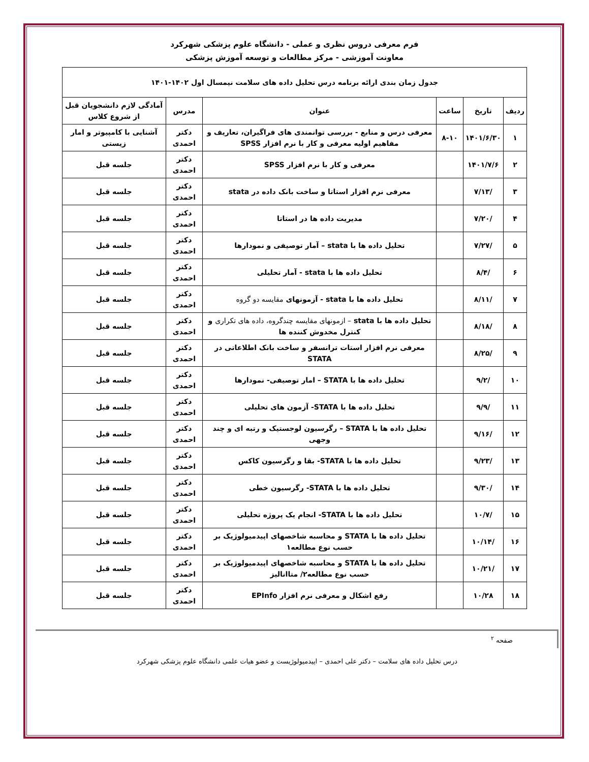فرم معرفی دروس نظری و عملی - دانشگاه علوم پزشکی شهرکرد
معاونت آموزشی - مرکز مطالعات و توسعه آموزش پزشکی
| جدول زمان بندی ارائه برنامه درس تحلیل داده های سلامت نیمسال اول ۱۴۰۲-۱۴۰۱ | | | | | |
| ردیف | تاریخ | ساعت | عنوان | مدرس | آمادگی لازم دانشجویان قبل از شروع کلاس |
| ۱ | ۱۴۰۱/۶/۳۰ | ۸-۱۰ | معرفی درس و منابع - بررسی توانمندی های فراگیران، تعاریف و مفاهیم اولیه معرفی و کار با نرم افزار SPSS | دکتر احمدی | آشنایی با کامپیوتر و امار زیستی |
| ۲ | ۱۴۰۱/۷/۶ | | معرفی و کار با نرم افزار SPSS | دکتر احمدی | جلسه قبل |
| ۳ | /۷/۱۳ | | معرفی نرم افزار استاتا و ساخت بانک داده در stata | دکتر احمدی | جلسه قبل |
| ۴ | /۷/۲۰ | | مدیریت داده ها در استاتا | دکتر احمدی | جلسه قبل |
| ۵ | /۷/۲۷ | | تحلیل داده ها با stata – آمار توصیفی و نمودارها | دکتر احمدی | جلسه قبل |
| ۶ | /۸/۴ | | تحلیل داده ها با stata - آمار تحلیلی | دکتر احمدی | جلسه قبل |
| ۷ | /۸/۱۱ | | تحلیل داده ها با stata - آزمونهای مقایسه دو گروه | دکتر احمدی | جلسه قبل |
| ۸ | /۸/۱۸ | | تحلیل داده ها با stata – ازمونهای مقایسه چندگروه، داده های تکراری و کنترل مخدوش کننده ها | دکتر احمدی | جلسه قبل |
| ۹ | /۸/۲۵ | | معرفی نرم افزار استات ترانسفر و ساخت بانک اطلاعاتی در STATA | دکتر احمدی | جلسه قبل |
| ۱۰ | /۹/۲ | | تحلیل داده ها با STATA – امار توصیفی- نمودارها | دکتر احمدی | جلسه قبل |
| ۱۱ | /۹/۹ | | تحلیل داده ها با STATA- آزمون های تحلیلی | دکتر احمدی | جلسه قبل |
| ۱۲ | /۹/۱۶ | | تحلیل داده ها با STATA – رگرسیون لوجستیک و رتبه ای و چند وجهی | دکتر احمدی | جلسه قبل |
| ۱۳ | /۹/۲۳ | | تحلیل داده ها با STATA- بقا و رگرسیون کاکس | دکتر احمدی | جلسه قبل |
| ۱۴ | /۹/۳۰ | | تحلیل داده ها با STATA- رگرسیون خطی | دکتر احمدی | جلسه قبل |
| ۱۵ | /۱۰/۷ | | تحلیل داده ها با STATA- انجام یک پروژه تحلیلی | دکتر احمدی | جلسه قبل |
| ۱۶ | /۱۰/۱۴ | | تحلیل داده ها با STATA و محاسبه شاخصهای اپیدمیولوژیک بر حسب نوع مطالعه۱ | دکتر احمدی | جلسه قبل |
| ۱۷ | /۱۰/۲۱ | | تحلیل داده ها با STATA و محاسبه شاخصهای اپیدمیولوژیک بر حسب نوع مطالعه۲/ متاانالیز | دکتر احمدی | جلسه قبل |
| ۱۸ | ۱۰/۲۸ | | رفع اشکال و معرفی نرم افزار EPInfo | دکتر احمدی | جلسه قبل |
صفحه <sup>۲</sup>
درس تحلیل داده های سلامت – دکتر علی احمدی – اپیدمیولوژیست و عضو هیات علمی دانشگاه علوم پزشکی شهرکرد